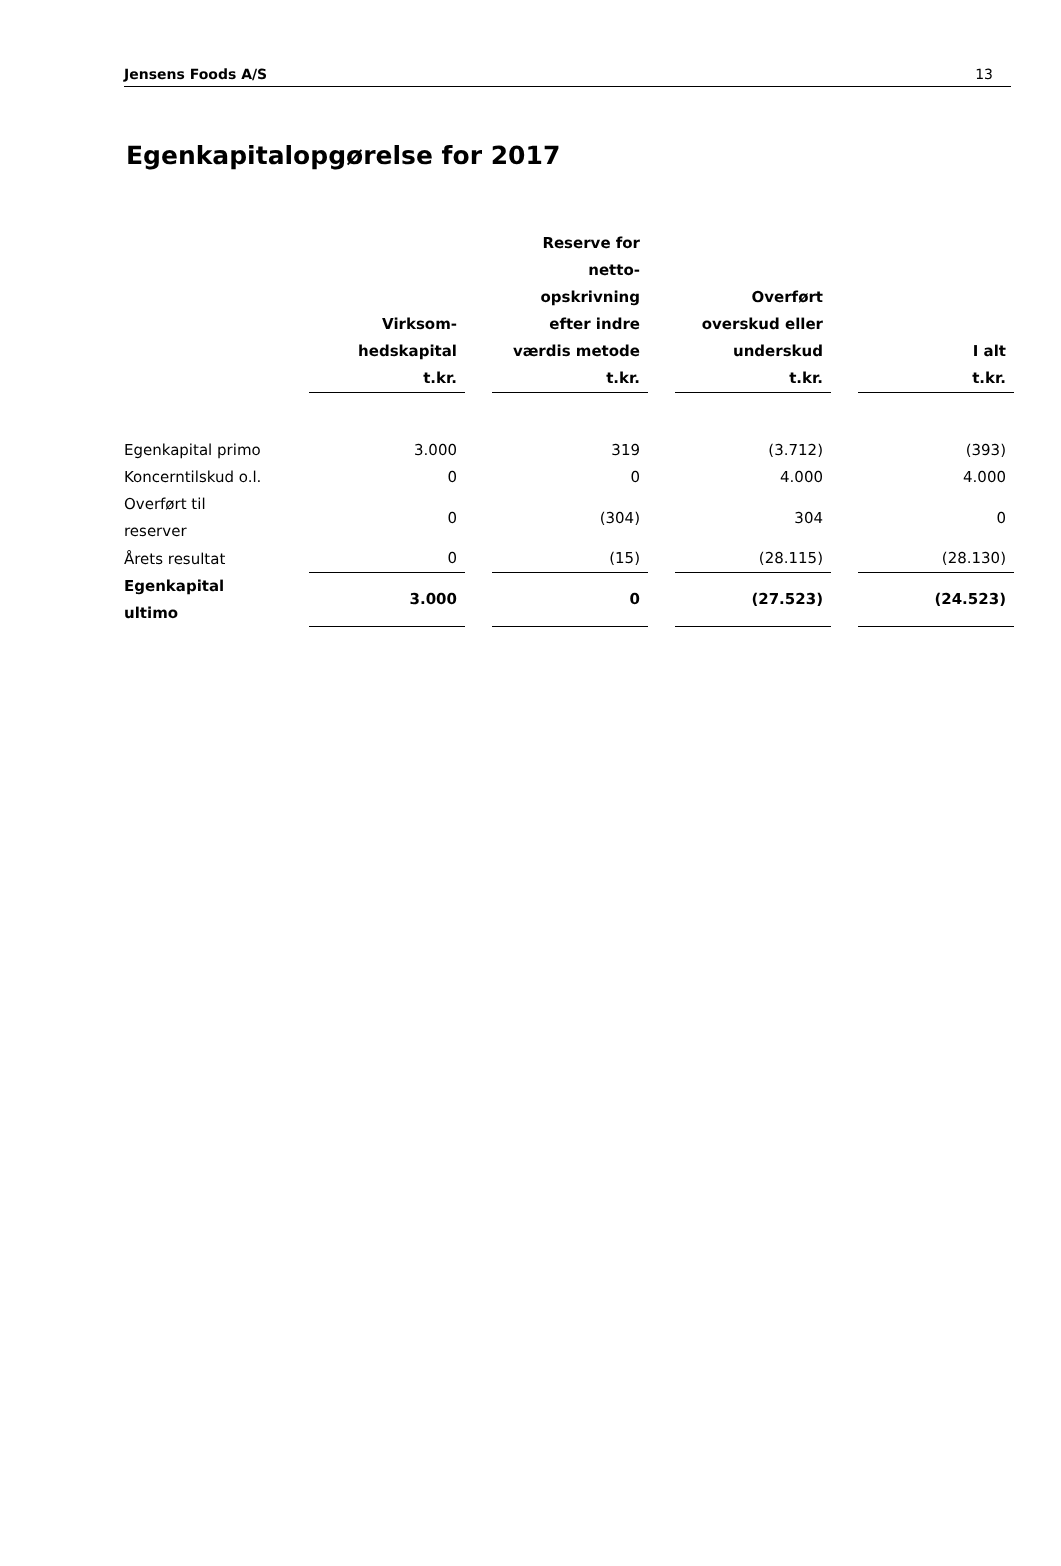Jensens Foods A/S 13
Egenkapitalopgørelse for 2017
| | Virksom- hedskapital t.kr. | | Reserve for netto- opskrivning efter indre værdis metode t.kr. | | Overført overskud eller underskud t.kr. | | I alt t.kr. |
| --- | --- | --- | --- | --- | --- | --- | --- |
| Egenkapital primo | 3.000 | | 319 | | (3.712) | | (393) |
| Koncerntilskud o.l. | 0 | | 0 | | 4.000 | | 4.000 |
| Overført til reserver | 0 | | (304) | | 304 | | 0 |
| Årets resultat | 0 | | (15) | | (28.115) | | (28.130) |
| Egenkapital ultimo | 3.000 | | 0 | | (27.523) | | (24.523) |